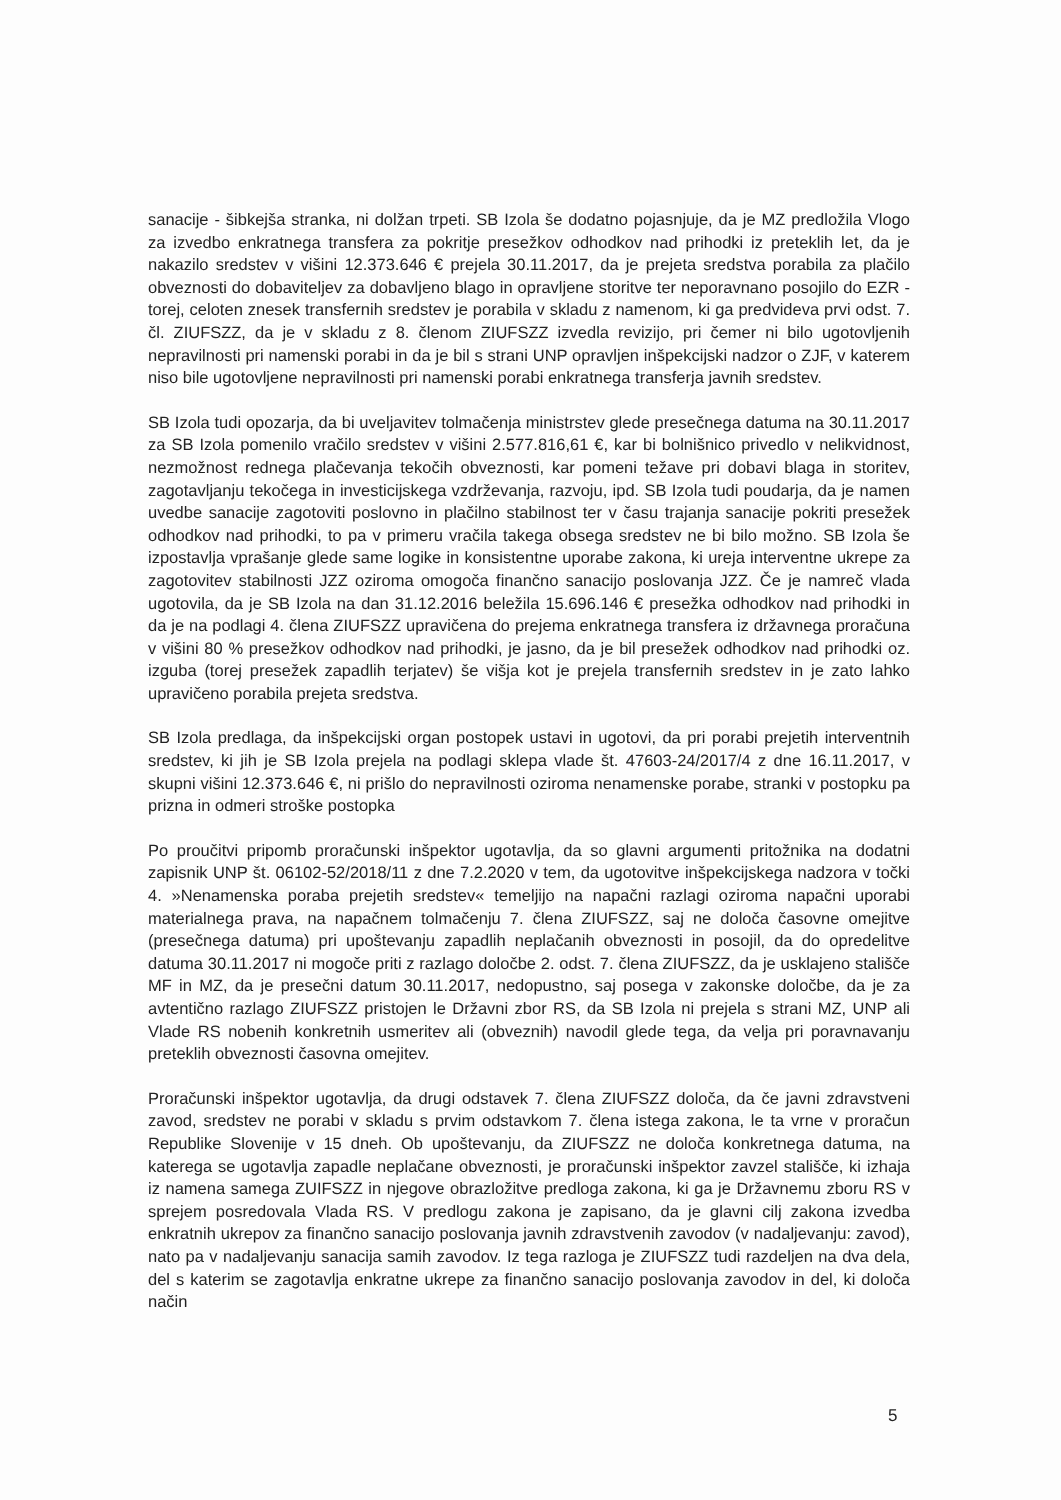sanacije - šibkejša stranka, ni dolžan trpeti. SB Izola še dodatno pojasnjuje, da je MZ predložila Vlogo za izvedbo enkratnega transfera za pokritje presežkov odhodkov nad prihodki iz preteklih let, da je nakazilo sredstev v višini 12.373.646 € prejela 30.11.2017, da je prejeta sredstva porabila za plačilo obveznosti do dobaviteljev za dobavljeno blago in opravljene storitve ter neporavnano posojilo do EZR - torej, celoten znesek transfernih sredstev je porabila v skladu z namenom, ki ga predvideva prvi odst. 7. čl. ZIUFSZZ, da je v skladu z 8. členom ZIUFSZZ izvedla revizijo, pri čemer ni bilo ugotovljenih nepravilnosti pri namenski porabi in da je bil s strani UNP opravljen inšpekcijski nadzor o ZJF, v katerem niso bile ugotovljene nepravilnosti pri namenski porabi enkratnega transferja javnih sredstev.
SB Izola tudi opozarja, da bi uveljavitev tolmačenja ministrstev glede presečnega datuma na 30.11.2017 za SB Izola pomenilo vračilo sredstev v višini 2.577.816,61 €, kar bi bolnišnico privedlo v nelikvidnost, nezmožnost rednega plačevanja tekočih obveznosti, kar pomeni težave pri dobavi blaga in storitev, zagotavljanju tekočega in investicijskega vzdrževanja, razvoju, ipd. SB Izola tudi poudarja, da je namen uvedbe sanacije zagotoviti poslovno in plačilno stabilnost ter v času trajanja sanacije pokriti presežek odhodkov nad prihodki, to pa v primeru vračila takega obsega sredstev ne bi bilo možno. SB Izola še izpostavlja vprašanje glede same logike in konsistentne uporabe zakona, ki ureja interventne ukrepe za zagotovitev stabilnosti JZZ oziroma omogoča finančno sanacijo poslovanja JZZ. Če je namreč vlada ugotovila, da je SB Izola na dan 31.12.2016 beležila 15.696.146 € presežka odhodkov nad prihodki in da je na podlagi 4. člena ZIUFSZZ upravičena do prejema enkratnega transfera iz državnega proračuna v višini 80 % presežkov odhodkov nad prihodki, je jasno, da je bil presežek odhodkov nad prihodki oz. izguba (torej presežek zapadlih terjatev) še višja kot je prejela transfernih sredstev in je zato lahko upravičeno porabila prejeta sredstva.
SB Izola predlaga, da inšpekcijski organ postopek ustavi in ugotovi, da pri porabi prejetih interventnih sredstev, ki jih je SB Izola prejela na podlagi sklepa vlade št. 47603-24/2017/4 z dne 16.11.2017, v skupni višini 12.373.646 €, ni prišlo do nepravilnosti oziroma nenamenske porabe, stranki v postopku pa prizna in odmeri stroške postopka
Po proučitvi pripomb proračunski inšpektor ugotavlja, da so glavni argumenti pritožnika na dodatni zapisnik UNP št. 06102-52/2018/11 z dne 7.2.2020 v tem, da ugotovitve inšpekcijskega nadzora v točki 4. »Nenamenska poraba prejetih sredstev« temeljijo na napačni razlagi oziroma napačni uporabi materialnega prava, na napačnem tolmačenju 7. člena ZIUFSZZ, saj ne določa časovne omejitve (presečnega datuma) pri upoštevanju zapadlih neplačanih obveznosti in posojil, da do opredelitve datuma 30.11.2017 ni mogoče priti z razlago določbe 2. odst. 7. člena ZIUFSZZ, da je usklajeno stališče MF in MZ, da je presečni datum 30.11.2017, nedopustno, saj posega v zakonske določbe, da je za avtentično razlago ZIUFSZZ pristojen le Državni zbor RS, da SB Izola ni prejela s strani MZ, UNP ali Vlade RS nobenih konkretnih usmeritev ali (obveznih) navodil glede tega, da velja pri poravnavanju preteklih obveznosti časovna omejitev.
Proračunski inšpektor ugotavlja, da drugi odstavek 7. člena ZIUFSZZ določa, da če javni zdravstveni zavod, sredstev ne porabi v skladu s prvim odstavkom 7. člena istega zakona, le ta vrne v proračun Republike Slovenije v 15 dneh. Ob upoštevanju, da ZIUFSZZ ne določa konkretnega datuma, na katerega se ugotavlja zapadle neplačane obveznosti, je proračunski inšpektor zavzel stališče, ki izhaja iz namena samega ZUIFSZZ in njegove obrazložitve predloga zakona, ki ga je Državnemu zboru RS v sprejem posredovala Vlada RS. V predlogu zakona je zapisano, da je glavni cilj zakona izvedba enkratnih ukrepov za finančno sanacijo poslovanja javnih zdravstvenih zavodov (v nadaljevanju: zavod), nato pa v nadaljevanju sanacija samih zavodov. Iz tega razloga je ZIUFSZZ tudi razdeljen na dva dela, del s katerim se zagotavlja enkratne ukrepe za finančno sanacijo poslovanja zavodov in del, ki določa način
5